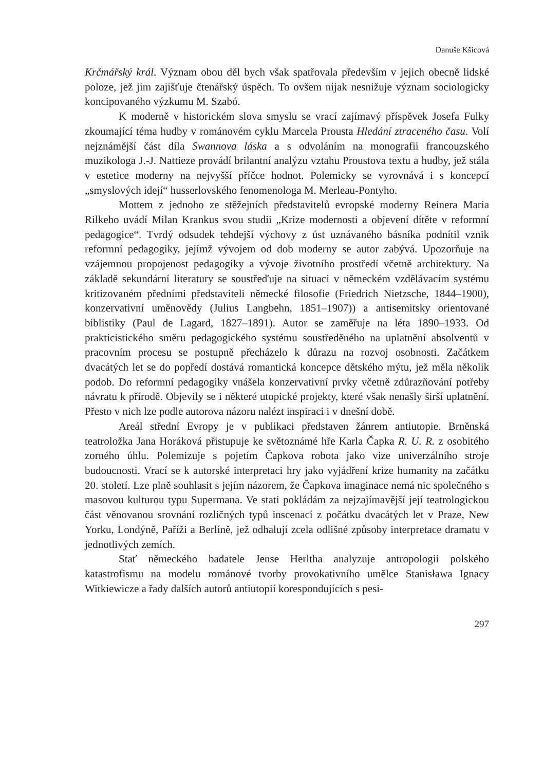Danuše Kšicová
Krčmářský král. Význam obou děl bych však spatřovala především v jejich obecně lidské poloze, jež jim zajišťuje čtenářský úspěch. To ovšem nijak nesnižuje význam sociologicky koncipovaného výzkumu M. Szabó.
K moderně v historickém slova smyslu se vrací zajímavý příspěvek Josefa Fulky zkoumající téma hudby v románovém cyklu Marcela Prousta Hledání ztraceného času. Volí nejznámější část díla Swannova láska a s odvoláním na monografii francouzského muzikologa J.-J. Nattieze provádí brilantní analýzu vztahu Proustova textu a hudby, jež stála v estetice moderny na nejvyšší příčce hodnot. Polemicky se vyrovnává i s koncepcí „smyslových idejí“ husserlovského fenomenologa M. Merleau-Pontyho.
Mottem z jednoho ze stěžejních představitelů evropské moderny Reinera Maria Rilkeho uvádí Milan Krankus svou studii „Krize modernosti a objevení dítěte v reformní pedagogice“. Tvrdý odsudek tehdejší výchovy z úst uznávaného básníka podnítil vznik reformní pedagogiky, jejímž vývojem od dob moderny se autor zabývá. Upozorňuje na vzájemnou propojenost pedagogiky a vývoje životního prostředí včetně architektury. Na základě sekundární literatury se soustřeďuje na situaci v německém vzdělávacím systému kritizovaném předními představiteli německé filosofie (Friedrich Nietzsche, 1844–1900), konzervativní uměnovědy (Julius Langbehn, 1851–1907)) a antisemitsky orientované biblistiky (Paul de Lagard, 1827–1891). Autor se zaměřuje na léta 1890–1933. Od prakticistického směru pedagogického systému soustředěného na uplatnění absolventů v pracovním procesu se postupně přecházelo k důrazu na rozvoj osobnosti. Začátkem dvacátých let se do popředí dostává romantická koncepce dětského mýtu, jež měla několik podob. Do reformní pedagogiky vnášela konzervativní prvky včetně zdůrazňování potřeby návratu k přírodě. Objevily se i některé utopické projekty, které však nenašly širší uplatnění. Přesto v nich lze podle autorova názoru nalézt inspiraci i v dnešní době.
Areál střední Evropy je v publikaci představen žánrem antiutopie. Brněnská teatroložka Jana Horáková přistupuje ke světoznámé hře Karla Čapka R. U. R. z osobitého zorného úhlu. Polemizuje s pojetím Čapkova robota jako vize univerzálního stroje budoucnosti. Vrací se k autorské interpretaci hry jako vyjádření krize humanity na začátku 20. století. Lze plně souhlasit s jejím názorem, že Čapkova imaginace nemá nic společného s masovou kulturou typu Supermana. Ve stati pokládám za nejzajímavější její teatrologickou část věnovanou srovnání rozličných typů inscenací z počátku dvacátých let v Praze, New Yorku, Londýně, Paříži a Berlíně, jež odhalují zcela odlišné způsoby interpretace dramatu v jednotlivých zemích.
Stať německého badatele Jense Herltha analyzuje antropologii polského katastrofismu na modelu románové tvorby provokativního umělce Stanisława Ignacy Witkiewicze a řady dalších autorů antiutopií korespondujících s pesi-
297